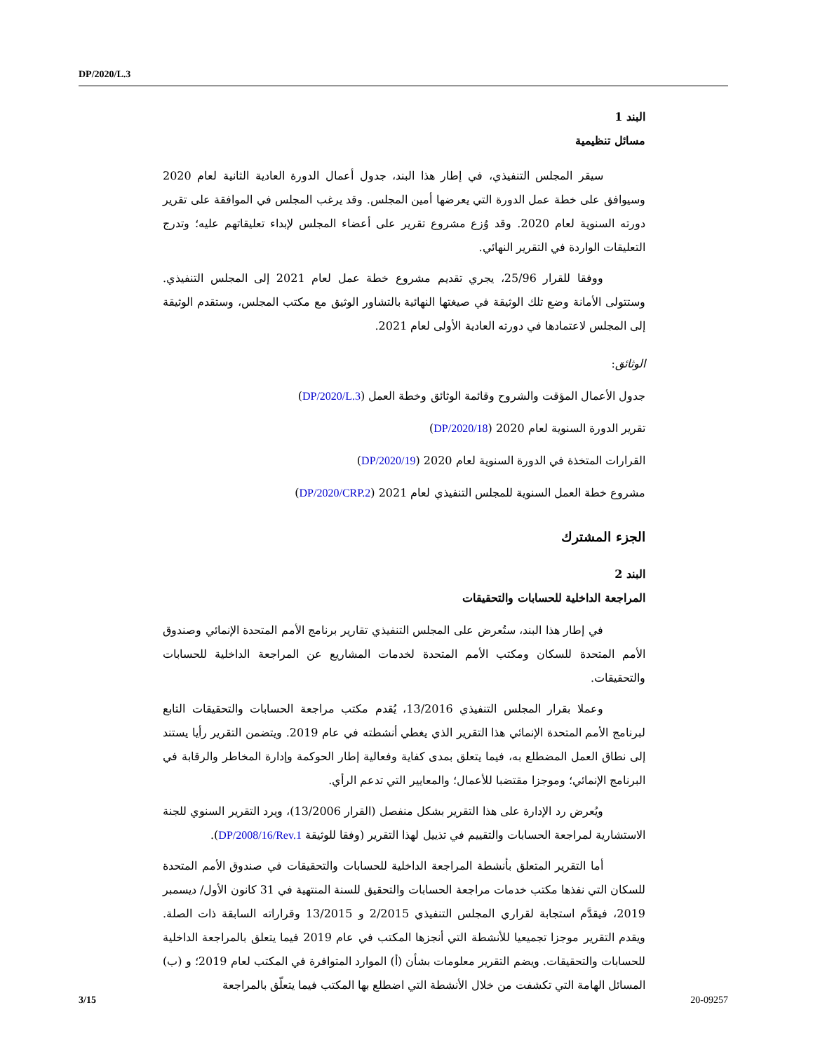DP/2020/L.3
البند 1
مسائل تنظيمية
سيقر المجلس التنفيذي، في إطار هذا البند، جدول أعمال الدورة العادية الثانية لعام 2020 وسيوافق على خطة عمل الدورة التي يعرضها أمين المجلس. وقد يرغب المجلس في الموافقة على تقرير دورته السنوية لعام 2020. وقد وُزع مشروع تقرير على أعضاء المجلس لإبداء تعليقاتهم عليه؛ وتدرج التعليقات الواردة في التقرير النهائي.
ووفقا للقرار 25/96، يجري تقديم مشروع خطة عمل لعام 2021 إلى المجلس التنفيذي. وستتولى الأمانة وضع تلك الوثيقة في صيغتها النهائية بالتشاور الوثيق مع مكتب المجلس، وستقدم الوثيقة إلى المجلس لاعتمادها في دورته العادية الأولى لعام 2021.
الوثائق:
جدول الأعمال المؤقت والشروح وقائمة الوثائق وخطة العمل (DP/2020/L.3)
تقرير الدورة السنوية لعام 2020 (DP/2020/18)
القرارات المتخذة في الدورة السنوية لعام 2020 (DP/2020/19)
مشروع خطة العمل السنوية للمجلس التنفيذي لعام 2021 (DP/2020/CRP.2)
الجزء المشترك
البند 2
المراجعة الداخلية للحسابات والتحقيقات
في إطار هذا البند، ستُعرض على المجلس التنفيذي تقارير برنامج الأمم المتحدة الإنمائي وصندوق الأمم المتحدة للسكان ومكتب الأمم المتحدة لخدمات المشاريع عن المراجعة الداخلية للحسابات والتحقيقات.
وعملا بقرار المجلس التنفيذي 13/2016، يُقدم مكتب مراجعة الحسابات والتحقيقات التابع لبرنامج الأمم المتحدة الإنمائي هذا التقرير الذي يغطي أنشطته في عام 2019. ويتضمن التقرير رأيا يستند إلى نطاق العمل المضطلع به، فيما يتعلق بمدى كفاية وفعالية إطار الحوكمة وإدارة المخاطر والرقابة في البرنامج الإنمائي؛ وموجزا مقتضبا للأعمال؛ والمعايير التي تدعم الرأي.
ويُعرض رد الإدارة على هذا التقرير بشكل منفصل (القرار 13/2006)، ويرد التقرير السنوي للجنة الاستشارية لمراجعة الحسابات والتقييم في تذييل لهذا التقرير (وفقا للوثيقة DP/2008/16/Rev.1).
أما التقرير المتعلق بأنشطة المراجعة الداخلية للحسابات والتحقيقات في صندوق الأمم المتحدة للسكان التي نفذها مكتب خدمات مراجعة الحسابات والتحقيق للسنة المنتهية في 31 كانون الأول/ ديسمبر 2019، فيقدَّم استجابة لقراري المجلس التنفيذي 2/2015 و 13/2015 وقراراته السابقة ذات الصلة. ويقدم التقرير موجزا تجميعيا للأنشطة التي أنجزها المكتب في عام 2019 فيما يتعلق بالمراجعة الداخلية للحسابات والتحقيقات. ويضم التقرير معلومات بشأن (أ) الموارد المتوافرة في المكتب لعام 2019؛ و (ب) المسائل الهامة التي تكشفت من خلال الأنشطة التي اضطلع بها المكتب فيما يتعلّق بالمراجعة
3/15 20-09257